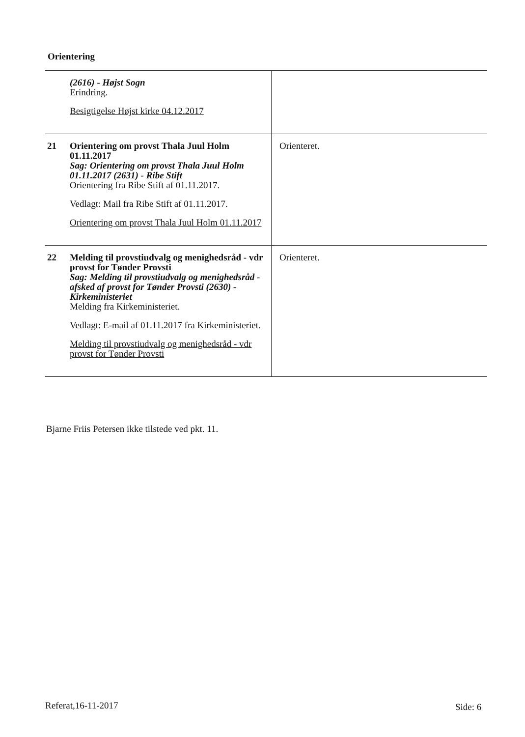Orientering
| | (2616) - Højst Sogn Erindring. Besigtigelse Højst kirke 04.12.2017 | |
| 21 | Orientering om provst Thala Juul Holm 01.11.2017 Sag: Orientering om provst Thala Juul Holm 01.11.2017 (2631) - Ribe Stift Orientering fra Ribe Stift af 01.11.2017. Vedlagt: Mail fra Ribe Stift af 01.11.2017. Orientering om provst Thala Juul Holm 01.11.2017 | Orienteret. |
| 22 | Melding til provstiudvalg og menighedsråd - vdr provst for Tønder Provsti Sag: Melding til provstiudvalg og menighedsråd - afsked af provst for Tønder Provsti (2630) - Kirkeministeriet Melding fra Kirkeministeriet. Vedlagt: E-mail af 01.11.2017 fra Kirkeministeriet. Melding til provstiudvalg og menighedsråd - vdr provst for Tønder Provsti | Orienteret. |
Bjarne Friis Petersen ikke tilstede ved pkt. 11.
Referat,16-11-2017 Side: 6